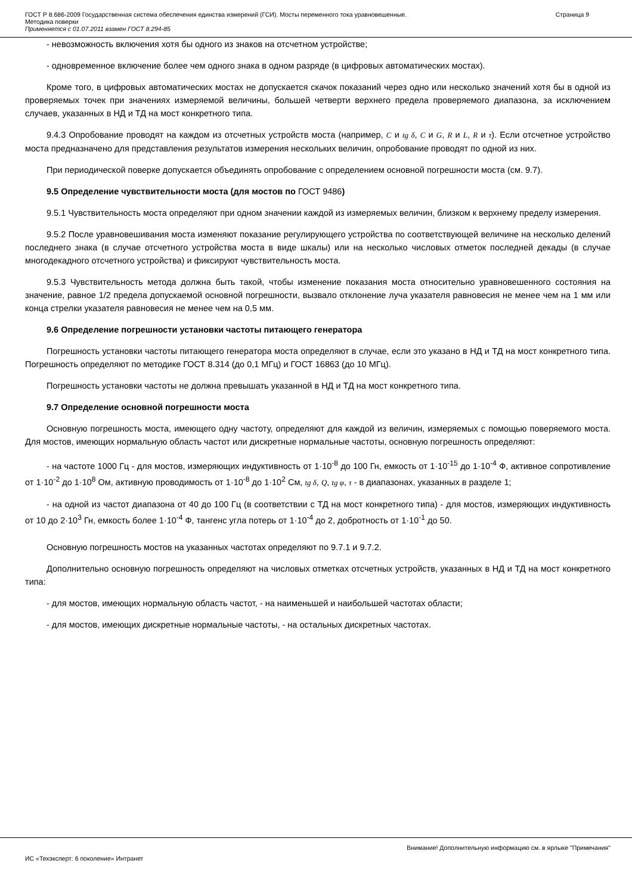ГОСТ Р 8.686-2009 Государственная система обеспечения единства измерений (ГСИ). Мосты переменного тока уравновешенные.
Методика поверки
Применяется с 01.07.2011 взамен ГОСТ 8.294-85
Страница 9
- невозможность включения хотя бы одного из знаков на отсчетном устройстве;
- одновременное включение более чем одного знака в одном разряде (в цифровых автоматических мостах).
Кроме того, в цифровых автоматических мостах не допускается скачок показаний через одно или несколько значений хотя бы в одной из проверяемых точек при значениях измеряемой величины, большей четверти верхнего предела проверяемого диапазона, за исключением случаев, указанных в НД и ТД на мост конкретного типа.
9.4.3 Опробование проводят на каждом из отсчетных устройств моста (например, C и tg δ, C и G, R и L, R и τ). Если отсчетное устройство моста предназначено для представления результатов измерения нескольких величин, опробование проводят по одной из них.
При периодической поверке допускается объединять опробование с определением основной погрешности моста (см. 9.7).
9.5 Определение чувствительности моста (для мостов по ГОСТ 9486)
9.5.1 Чувствительность моста определяют при одном значении каждой из измеряемых величин, близком к верхнему пределу измерения.
9.5.2 После уравновешивания моста изменяют показание регулирующего устройства по соответствующей величине на несколько делений последнего знака (в случае отсчетного устройства моста в виде шкалы) или на несколько числовых отметок последней декады (в случае многодекадного отсчетного устройства) и фиксируют чувствительность моста.
9.5.3 Чувствительность метода должна быть такой, чтобы изменение показания моста относительно уравновешенного состояния на значение, равное 1/2 предела допускаемой основной погрешности, вызвало отклонение луча указателя равновесия не менее чем на 1 мм или конца стрелки указателя равновесия не менее чем на 0,5 мм.
9.6 Определение погрешности установки частоты питающего генератора
Погрешность установки частоты питающего генератора моста определяют в случае, если это указано в НД и ТД на мост конкретного типа. Погрешность определяют по методике ГОСТ 8.314 (до 0,1 МГц) и ГОСТ 16863 (до 10 МГц).
Погрешность установки частоты не должна превышать указанной в НД и ТД на мост конкретного типа.
9.7 Определение основной погрешности моста
Основную погрешность моста, имеющего одну частоту, определяют для каждой из величин, измеряемых с помощью поверяемого моста. Для мостов, имеющих нормальную область частот или дискретные нормальные частоты, основную погрешность определяют:
- на частоте 1000 Гц - для мостов, измеряющих индуктивность от 1·10<sup>-8</sup> до 100 Гн, емкость от 1·10<sup>-15</sup> до 1·10<sup>-4</sup> Ф, активное сопротивление от 1·10<sup>-2</sup> до 1·10<sup>8</sup> Ом, активную проводимость от 1·10<sup>-8</sup> до 1·10<sup>2</sup> См, tg δ, Q, tg φ, τ - в диапазонах, указанных в разделе 1;
- на одной из частот диапазона от 40 до 100 Гц (в соответствии с ТД на мост конкретного типа) - для мостов, измеряющих индуктивность от 10 до 2·10<sup>3</sup> Гн, емкость более 1·10<sup>-4</sup> Ф, тангенс угла потерь от 1·10<sup>-4</sup> до 2, добротность от 1·10<sup>-1</sup> до 50.
Основную погрешность мостов на указанных частотах определяют по 9.7.1 и 9.7.2.
Дополнительно основную погрешность определяют на числовых отметках отсчетных устройств, указанных в НД и ТД на мост конкретного типа:
- для мостов, имеющих нормальную область частот, - на наименьшей и наибольшей частотах области;
- для мостов, имеющих дискретные нормальные частоты, - на остальных дискретных частотах.
Внимание! Дополнительную информацию см. в ярлыке "Примечания"
ИС «Техэксперт: 6 поколение» Интранет